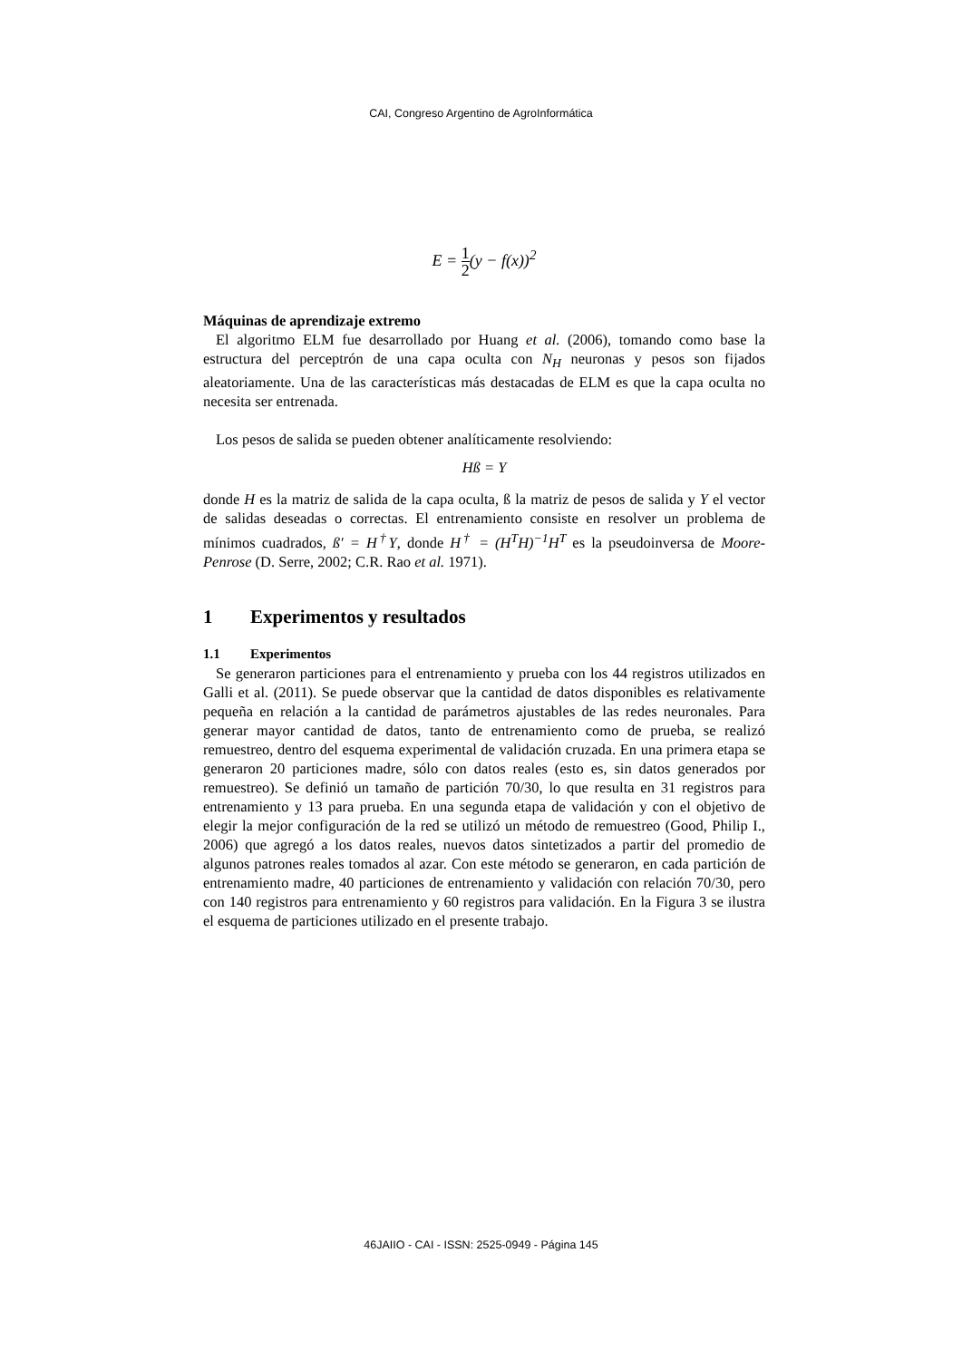CAI, Congreso Argentino de AgroInformática
E = 1 2(y − f(x))<sup>2</sup>
Máquinas de aprendizaje extremo
El algoritmo ELM fue desarrollado por Huang et al. (2006), tomando como base la estructura del perceptrón de una capa oculta con N<sub>H</sub> neuronas y pesos son fijados aleatoriamente. Una de las características más destacadas de ELM es que la capa oculta no necesita ser entrenada.
Los pesos de salida se pueden obtener analíticamente resolviendo:
Hß = Y
donde H es la matriz de salida de la capa oculta, ß la matriz de pesos de salida y Y el vector de salidas deseadas o correctas. El entrenamiento consiste en resolver un problema de mínimos cuadrados, ß′ = H<sup>†</sup>Y, donde H<sup>†</sup> = (H<sup>T</sup>H)<sup>−1</sup>H<sup>T</sup> es la pseudoinversa de Moore-Penrose (D. Serre, 2002; C.R. Rao et al. 1971).
1 Experimentos y resultados
1.1 Experimentos
Se generaron particiones para el entrenamiento y prueba con los 44 registros utilizados en Galli et al. (2011). Se puede observar que la cantidad de datos disponibles es relativamente pequeña en relación a la cantidad de parámetros ajustables de las redes neuronales. Para generar mayor cantidad de datos, tanto de entrenamiento como de prueba, se realizó remuestreo, dentro del esquema experimental de validación cruzada. En una primera etapa se generaron 20 particiones madre, sólo con datos reales (esto es, sin datos generados por remuestreo). Se definió un tamaño de partición 70/30, lo que resulta en 31 registros para entrenamiento y 13 para prueba. En una segunda etapa de validación y con el objetivo de elegir la mejor configuración de la red se utilizó un método de remuestreo (Good, Philip I., 2006) que agregó a los datos reales, nuevos datos sintetizados a partir del promedio de algunos patrones reales tomados al azar. Con este método se generaron, en cada partición de entrenamiento madre, 40 particiones de entrenamiento y validación con relación 70/30, pero con 140 registros para entrenamiento y 60 registros para validación. En la Figura 3 se ilustra el esquema de particiones utilizado en el presente trabajo.
46JAIIO - CAI - ISSN: 2525-0949 - Página 145